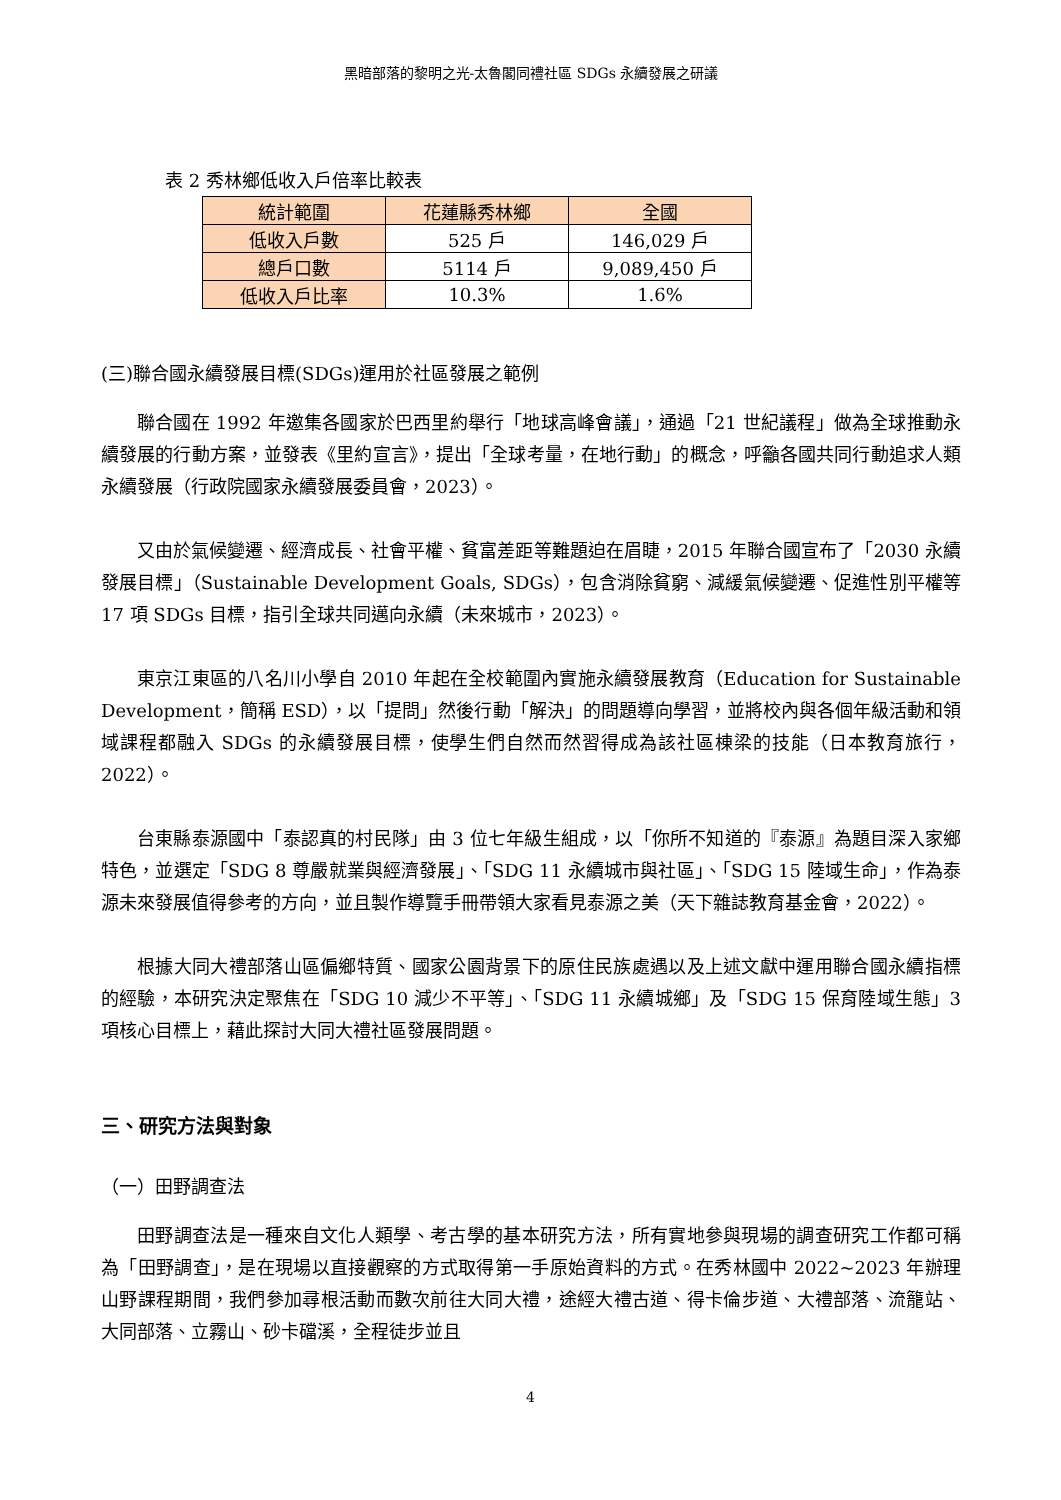黑暗部落的黎明之光-太魯閣同禮社區 SDGs 永續發展之研議
表 2 秀林鄉低收入戶倍率比較表
| 統計範圍 | 花蓮縣秀林鄉 | 全國 |
| 低收入戶數 | 525 戶 | 146,029 戶 |
| 總戶口數 | 5114 戶 | 9,089,450 戶 |
| 低收入戶比率 | 10.3% | 1.6% |
(三)聯合國永續發展目標(SDGs)運用於社區發展之範例
聯合國在 1992 年邀集各國家於巴西里約舉行「地球高峰會議」，通過「21 世紀議程」做為全球推動永續發展的行動方案，並發表《里約宣言》，提出「全球考量，在地行動」的概念，呼籲各國共同行動追求人類永續發展（行政院國家永續發展委員會，2023）。
又由於氣候變遷、經濟成長、社會平權、貧富差距等難題迫在眉睫，2015 年聯合國宣布了「2030 永續發展目標」（Sustainable Development Goals, SDGs），包含消除貧窮、減緩氣候變遷、促進性別平權等 17 項 SDGs 目標，指引全球共同邁向永續（未來城市，2023）。
東京江東區的八名川小學自 2010 年起在全校範圍內實施永續發展教育（Education for Sustainable Development，簡稱 ESD），以「提問」然後行動「解決」的問題導向學習，並將校內與各個年級活動和領域課程都融入 SDGs 的永續發展目標，使學生們自然而然習得成為該社區棟梁的技能（日本教育旅行，2022）。
台東縣泰源國中「泰認真的村民隊」由 3 位七年級生組成，以「你所不知道的『泰源』為題目深入家鄉特色，並選定「SDG 8 尊嚴就業與經濟發展」、「SDG 11 永續城市與社區」、「SDG 15 陸域生命」，作為泰源未來發展值得參考的方向，並且製作導覽手冊帶領大家看見泰源之美（天下雜誌教育基金會，2022）。
根據大同大禮部落山區偏鄉特質、國家公園背景下的原住民族處遇以及上述文獻中運用聯合國永續指標的經驗，本研究決定聚焦在「SDG 10 減少不平等」、「SDG 11 永續城鄉」及「SDG 15 保育陸域生態」3 項核心目標上，藉此探討大同大禮社區發展問題。
三、研究方法與對象
（一）田野調查法
田野調查法是一種來自文化人類學、考古學的基本研究方法，所有實地參與現場的調查研究工作都可稱為「田野調查」，是在現場以直接觀察的方式取得第一手原始資料的方式。在秀林國中 2022~2023 年辦理山野課程期間，我們參加尋根活動而數次前往大同大禮，途經大禮古道、得卡倫步道、大禮部落、流籠站、大同部落、立霧山、砂卡礑溪，全程徒步並且
4